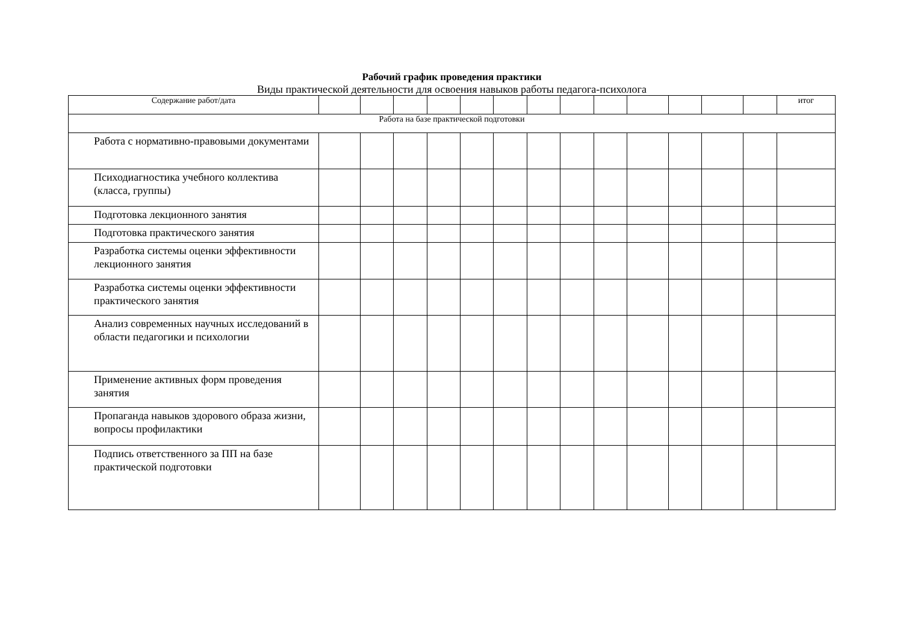Рабочий график проведения практики
Виды практической деятельности для освоения навыков работы педагога-психолога
| Содержание работ/дата | | | | | | | | | | | | | | итог |
| Работа на базе практической подготовки | | | | | | | | | | | | | | |
| Работа с нормативно-правовыми документами | | | | | | | | | | | | | | |
| Психодиагностика учебного коллектива (класса, группы) | | | | | | | | | | | | | | |
| Подготовка лекционного занятия | | | | | | | | | | | | | | |
| Подготовка практического занятия | | | | | | | | | | | | | | |
| Разработка системы оценки эффективности лекционного занятия | | | | | | | | | | | | | | |
| Разработка системы оценки эффективности практического занятия | | | | | | | | | | | | | | |
| Анализ современных научных исследований в области педагогики и психологии | | | | | | | | | | | | | | |
| Применение активных форм проведения занятия | | | | | | | | | | | | | | |
| Пропаганда навыков здорового образа жизни, вопросы профилактики | | | | | | | | | | | | | | |
| Подпись ответственного за ПП на базе практической подготовки | | | | | | | | | | | | | | |